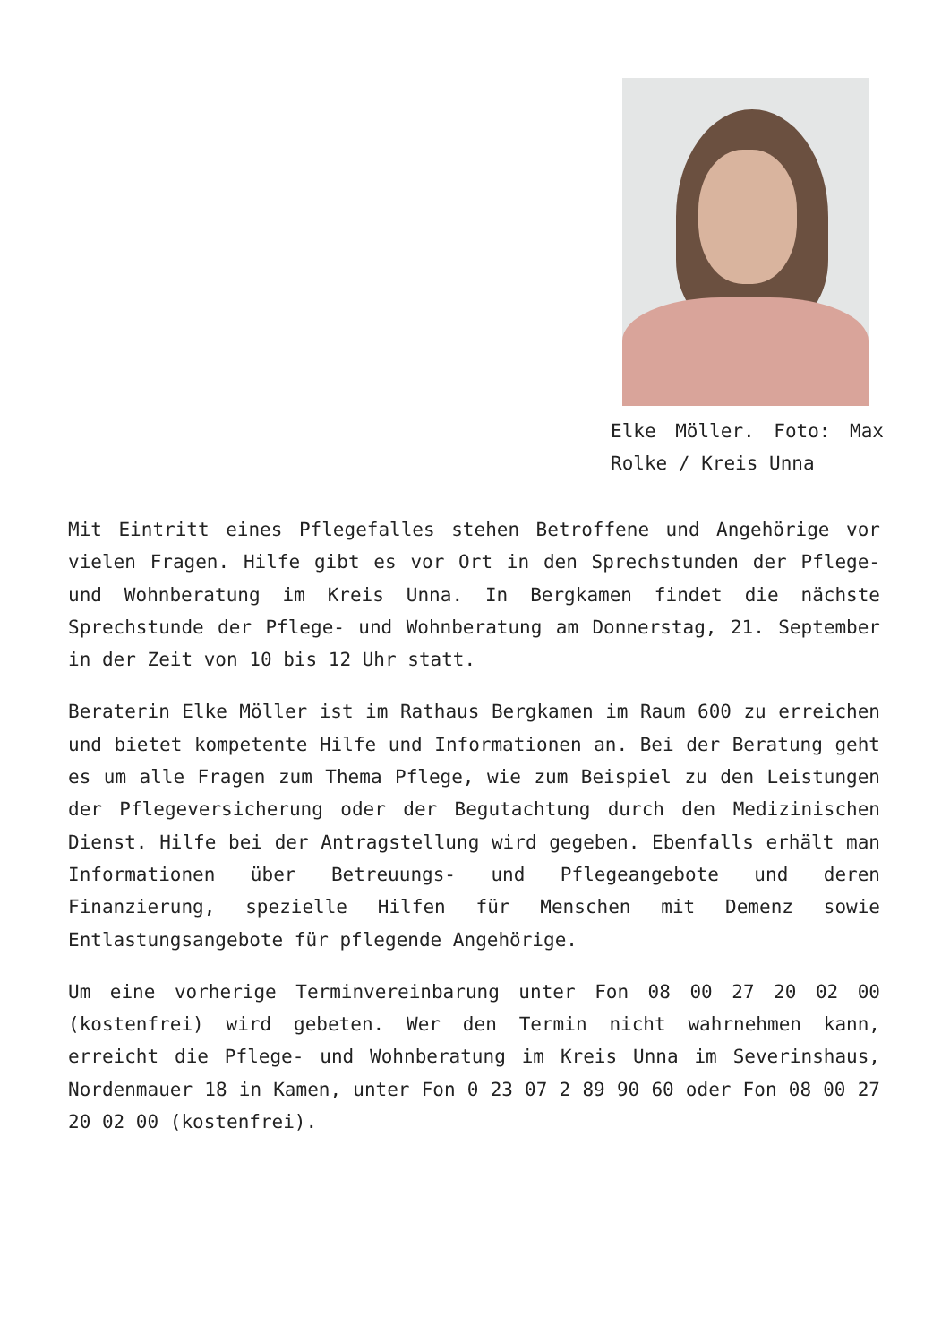Elke Möller. Foto: Max Rolke / Kreis Unna
Mit Eintritt eines Pflegefalles stehen Betroffene und Angehörige vor vielen Fragen. Hilfe gibt es vor Ort in den Sprechstunden der Pflege- und Wohnberatung im Kreis Unna. In Bergkamen findet die nächste Sprechstunde der Pflege- und Wohnberatung am Donnerstag, 21. September in der Zeit von 10 bis 12 Uhr statt.
Beraterin Elke Möller ist im Rathaus Bergkamen im Raum 600 zu erreichen und bietet kompetente Hilfe und Informationen an. Bei der Beratung geht es um alle Fragen zum Thema Pflege, wie zum Beispiel zu den Leistungen der Pflegeversicherung oder der Begutachtung durch den Medizinischen Dienst. Hilfe bei der Antragstellung wird gegeben. Ebenfalls erhält man Informationen über Betreuungs- und Pflegeangebote und deren Finanzierung, spezielle Hilfen für Menschen mit Demenz sowie Entlastungsangebote für pflegende Angehörige.
Um eine vorherige Terminvereinbarung unter Fon 08 00 27 20 02 00 (kostenfrei) wird gebeten. Wer den Termin nicht wahrnehmen kann, erreicht die Pflege- und Wohnberatung im Kreis Unna im Severinshaus, Nordenmauer 18 in Kamen, unter Fon 0 23 07 2 89 90 60 oder Fon 08 00 27 20 02 00 (kostenfrei).